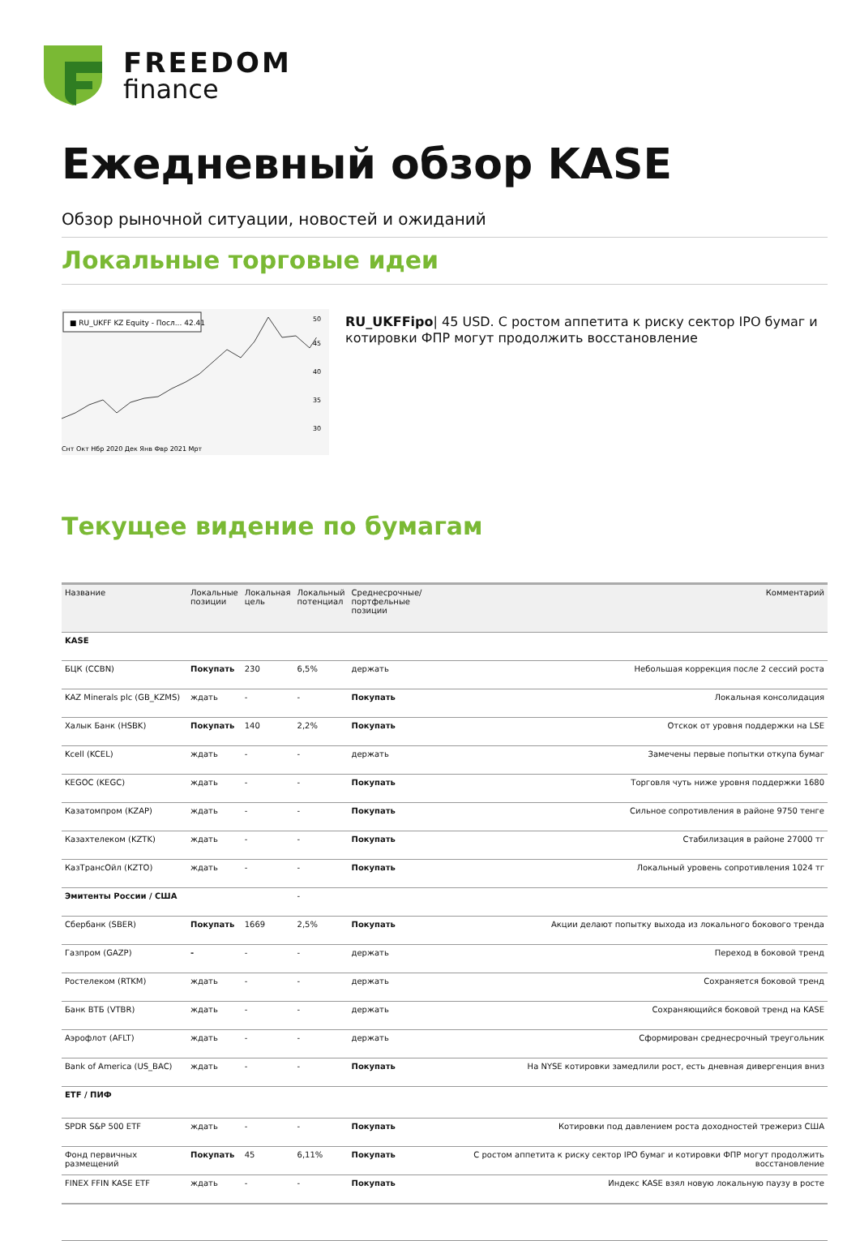FREEDOM
finance
Ежедневный обзор KASE
Обзор рыночной ситуации, новостей и ожиданий
Локальные торговые идеи
■ RU_UKFF KZ Equity - Посл... 42.41
50
45
40
35
30
Снт Окт Нбр 2020 Дек Янв Фвр 2021 Мрт
RU_UKFFipo| 45 USD. С ростом аппетита к риску сектор IPO бумаг и котировки ФПР могут продолжить восстановление
Текущее видение по бумагам
| Название | Локальные позиции | Локальная цель | Локальный потенциал | Среднесрочные/ портфельные позиции | Комментарий |
| --- | --- | --- | --- | --- | --- |
| KASE | | | | | |
| БЦК (CCBN) | Покупать | 230 | 6,5% | держать | Небольшая коррекция после 2 сессий роста |
| KAZ Minerals plc (GB_KZMS) | ждать | - | - | Покупать | Локальная консолидация |
| Халык Банк (HSBK) | Покупать | 140 | 2,2% | Покупать | Отскок от уровня поддержки на LSE |
| Kcell (KCEL) | ждать | - | - | держать | Замечены первые попытки откупа бумаг |
| KEGOC (KEGC) | ждать | - | - | Покупать | Торговля чуть ниже уровня поддержки 1680 |
| Казатомпром (KZAP) | ждать | - | - | Покупать | Сильное сопротивления в районе 9750 тенге |
| Казахтелеком (KZTK) | ждать | - | - | Покупать | Стабилизация в районе 27000 тг |
| КазТрансОйл (KZTO) | ждать | - | - | Покупать | Локальный уровень сопротивления 1024 тг |
| Эмитенты России / США | | | - | | |
| Сбербанк (SBER) | Покупать | 1669 | 2,5% | Покупать | Акции делают попытку выхода из локального бокового тренда |
| Газпром (GAZP) | - | - | - | держать | Переход в боковой тренд |
| Ростелеком (RTKM) | ждать | - | - | держать | Сохраняется боковой тренд |
| Банк ВТБ (VTBR) | ждать | - | - | держать | Сохраняющийся боковой тренд на KASE |
| Аэрофлот (AFLT) | ждать | - | - | держать | Сформирован среднесрочный треугольник |
| Bank of America (US_BAC) | ждать | - | - | Покупать | На NYSE котировки замедлили рост, есть дневная дивергенция вниз |
| ETF / ПИФ | | | | | |
| SPDR S&P 500 ETF | ждать | - | - | Покупать | Котировки под давлением роста доходностей трежериз США |
| Фонд первичных размещений | Покупать | 45 | 6,11% | Покупать | С ростом аппетита к риску сектор IPO бумаг и котировки ФПР могут продолжить восстановление |
| FINEX FFIN KASE ETF | ждать | - | - | Покупать | Индекс KASE взял новую локальную паузу в росте |